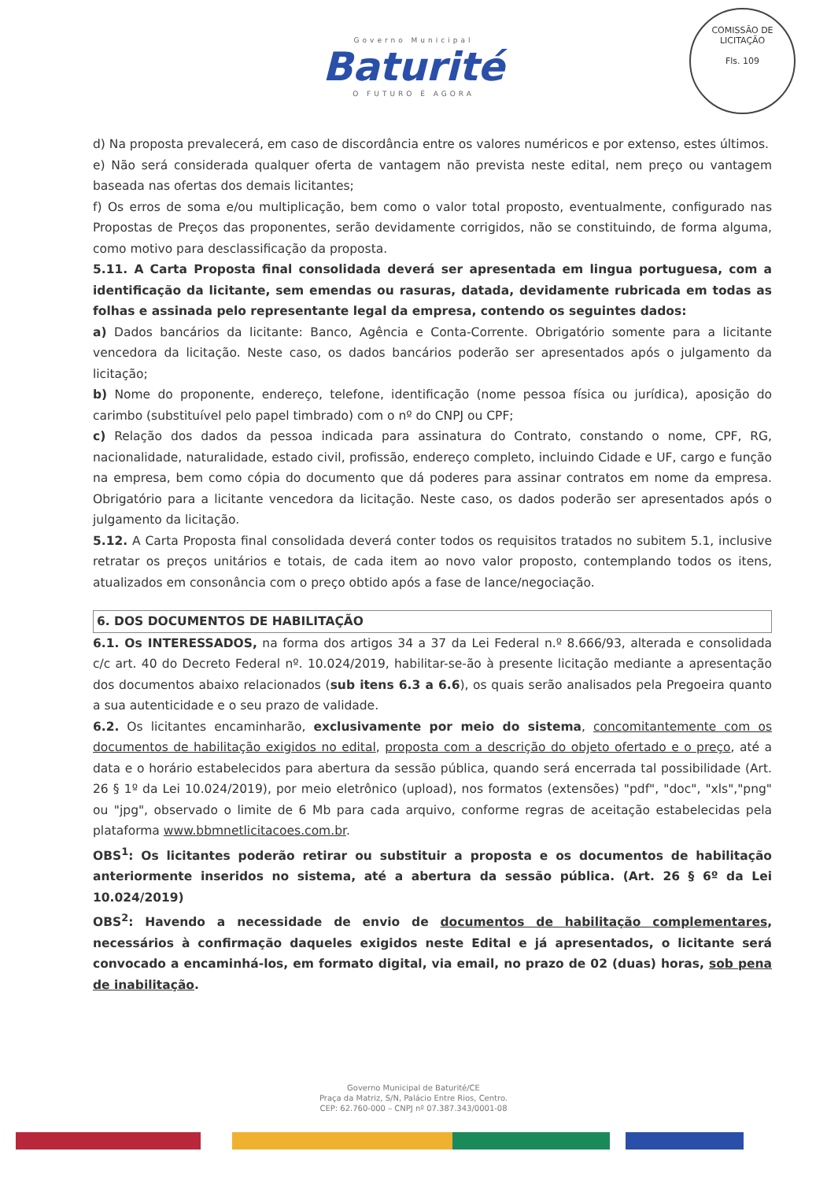Governo Municipal
Baturité
O FUTURO É AGORA
COMISSÃO DE LICITAÇÃO
Fls. 109
d) Na proposta prevalecerá, em caso de discordância entre os valores numéricos e por extenso, estes últimos.
e) Não será considerada qualquer oferta de vantagem não prevista neste edital, nem preço ou vantagem baseada nas ofertas dos demais licitantes;
f) Os erros de soma e/ou multiplicação, bem como o valor total proposto, eventualmente, configurado nas Propostas de Preços das proponentes, serão devidamente corrigidos, não se constituindo, de forma alguma, como motivo para desclassificação da proposta.
5.11. A Carta Proposta final consolidada deverá ser apresentada em lingua portuguesa, com a identificação da licitante, sem emendas ou rasuras, datada, devidamente rubricada em todas as folhas e assinada pelo representante legal da empresa, contendo os seguintes dados:
a) Dados bancários da licitante: Banco, Agência e Conta-Corrente. Obrigatório somente para a licitante vencedora da licitação. Neste caso, os dados bancários poderão ser apresentados após o julgamento da licitação;
b) Nome do proponente, endereço, telefone, identificação (nome pessoa física ou jurídica), aposição do carimbo (substituível pelo papel timbrado) com o nº do CNPJ ou CPF;
c) Relação dos dados da pessoa indicada para assinatura do Contrato, constando o nome, CPF, RG, nacionalidade, naturalidade, estado civil, profissão, endereço completo, incluindo Cidade e UF, cargo e função na empresa, bem como cópia do documento que dá poderes para assinar contratos em nome da empresa. Obrigatório para a licitante vencedora da licitação. Neste caso, os dados poderão ser apresentados após o julgamento da licitação.
5.12. A Carta Proposta final consolidada deverá conter todos os requisitos tratados no subitem 5.1, inclusive retratar os preços unitários e totais, de cada item ao novo valor proposto, contemplando todos os itens, atualizados em consonância com o preço obtido após a fase de lance/negociação.
6. DOS DOCUMENTOS DE HABILITAÇÃO
6.1. Os INTERESSADOS, na forma dos artigos 34 a 37 da Lei Federal n.º 8.666/93, alterada e consolidada c/c art. 40 do Decreto Federal nº. 10.024/2019, habilitar-se-ão à presente licitação mediante a apresentação dos documentos abaixo relacionados (sub itens 6.3 a 6.6), os quais serão analisados pela Pregoeira quanto a sua autenticidade e o seu prazo de validade.
6.2. Os licitantes encaminharão, exclusivamente por meio do sistema, concomitantemente com os documentos de habilitação exigidos no edital, proposta com a descrição do objeto ofertado e o preço, até a data e o horário estabelecidos para abertura da sessão pública, quando será encerrada tal possibilidade (Art. 26 § 1º da Lei 10.024/2019), por meio eletrônico (upload), nos formatos (extensões) "pdf", "doc", "xls","png" ou "jpg", observado o limite de 6 Mb para cada arquivo, conforme regras de aceitação estabelecidas pela plataforma www.bbmnetlicitacoes.com.br.
OBS<sup>1</sup>: Os licitantes poderão retirar ou substituir a proposta e os documentos de habilitação anteriormente inseridos no sistema, até a abertura da sessão pública. (Art. 26 § 6º da Lei 10.024/2019)
OBS<sup>2</sup>: Havendo a necessidade de envio de documentos de habilitação complementares, necessários à confirmação daqueles exigidos neste Edital e já apresentados, o licitante será convocado a encaminhá-los, em formato digital, via email, no prazo de 02 (duas) horas, sob pena de inabilitação.
Governo Municipal de Baturité/CE
Praça da Matriz, S/N, Palácio Entre Rios, Centro.
CEP: 62.760-000 – CNPJ nº 07.387.343/0001-08